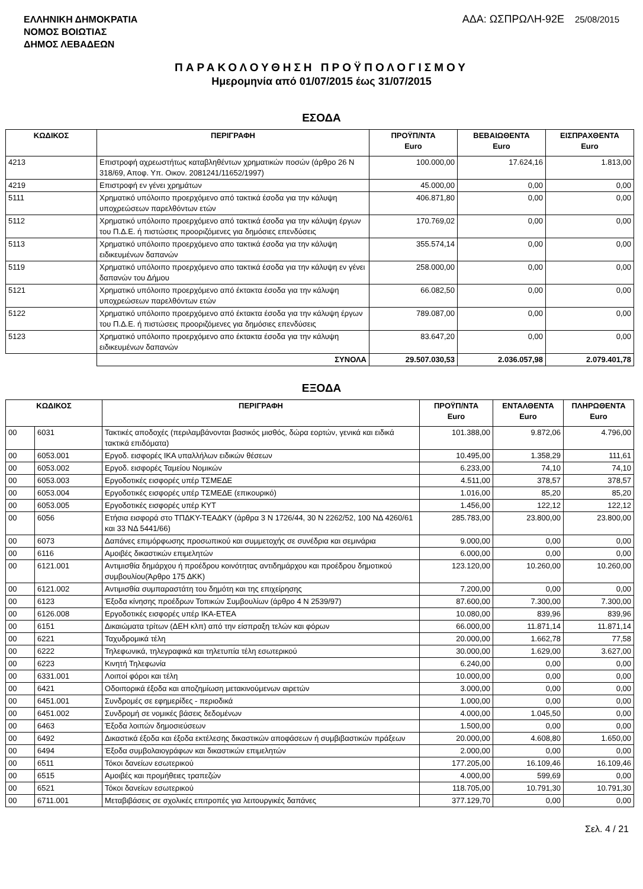ΕΛΛΗΝΙΚΗ ΔΗΜΟΚΡΑΤΙΑ
ΝΟΜΟΣ ΒΟΙΩΤΙΑΣ
ΔΗΜΟΣ ΛΕΒΑΔΕΩΝ
ΑΔΑ: ΩΣΠΡΩΛΗ-92Ε 25/08/2015
ΠΑΡΑΚΟΛΟΥΘΗΣΗ ΠΡΟΫΠΟΛΟΓΙΣΜΟΥ
Ημερομηνία από 01/07/2015 έως 31/07/2015
ΕΣΟΔΑ
| ΚΩΔΙΚΟΣ | ΠΕΡΙΓΡΑΦΗ | ΠΡΟΫΠ/ΝΤΑ Euro | ΒΕΒΑΙΩΘΕΝΤΑ Euro | ΕΙΣΠΡΑΧΘΕΝΤΑ Euro |
| --- | --- | --- | --- | --- |
| 4213 | Επιστροφή αχρεωστήτως καταβληθέντων χρηματικών ποσών (άρθρο 26 Ν 318/69, Αποφ. Υπ. Οικον. 2081241/11652/1997) | 100.000,00 | 17.624,16 | 1.813,00 |
| 4219 | Επιστροφή εν γένει χρημάτων | 45.000,00 | 0,00 | 0,00 |
| 5111 | Χρηματικό υπόλοιπο προερχόμενο από τακτικά έσοδα για την κάλυψη υποχρεώσεων παρελθόντων ετών | 406.871,80 | 0,00 | 0,00 |
| 5112 | Χρηματικό υπόλοιπο προερχόμενο από τακτικά έσοδα για την κάλυψη έργων του Π.Δ.Ε. ή πιστώσεις προοριζόμενες για δημόσιες επενδύσεις | 170.769,02 | 0,00 | 0,00 |
| 5113 | Χρηματικό υπόλοιπο προερχόμενο απο τακτικά έσοδα για την κάλυψη ειδικευμένων δαπανών | 355.574,14 | 0,00 | 0,00 |
| 5119 | Χρηματικό υπόλοιπο προερχόμενο απο τακτικά έσοδα για την κάλυψη εν γένει δαπανών του Δήμου | 258.000,00 | 0,00 | 0,00 |
| 5121 | Χρηματικό υπόλοιπο προερχόμενο από έκτακτα έσοδα για την κάλυψη υποχρεώσεων παρελθόντων ετών | 66.082,50 | 0,00 | 0,00 |
| 5122 | Χρηματικό υπόλοιπο προερχόμενο από έκτακτα έσοδα για την κάλυψη έργων του Π.Δ.Ε. ή πιστώσεις προοριζόμενες για δημόσιες επενδύσεις | 789.087,00 | 0,00 | 0,00 |
| 5123 | Χρηματικό υπόλοιπο προερχόμενο απο έκτακτα έσοδα για την κάλυψη ειδικευμένων δαπανών | 83.647,20 | 0,00 | 0,00 |
| | ΣΥΝΟΛΑ | 29.507.030,53 | 2.036.057,98 | 2.079.401,78 |
ΕΞΟΔΑ
| ΚΩΔΙΚΟΣ | | ΠΕΡΙΓΡΑΦΗ | ΠΡΟΫΠ/ΝΤΑ Euro | ΕΝΤΑΛΘΕΝΤΑ Euro | ΠΛΗΡΩΘΕΝΤΑ Euro |
| --- | --- | --- | --- | --- | --- |
| 00 | 6031 | Τακτικές αποδοχές (περιλαμβάνονται βασικός μισθός, δώρα εορτών, γενικά και ειδικά τακτικά επιδόματα) | 101.388,00 | 9.872,06 | 4.796,00 |
| 00 | 6053.001 | Εργοδ. εισφορές ΙΚΑ υπαλλήλων ειδικών θέσεων | 10.495,00 | 1.358,29 | 111,61 |
| 00 | 6053.002 | Εργοδ. εισφορές Ταμείου Νομικών | 6.233,00 | 74,10 | 74,10 |
| 00 | 6053.003 | Εργοδοτικές εισφορές υπέρ ΤΣΜΕΔΕ | 4.511,00 | 378,57 | 378,57 |
| 00 | 6053.004 | Εργοδοτικές εισφορές υπέρ ΤΣΜΕΔΕ (επικουρικό) | 1.016,00 | 85,20 | 85,20 |
| 00 | 6053.005 | Εργοδοτικές εισφορές υπέρ ΚΥΤ | 1.456,00 | 122,12 | 122,12 |
| 00 | 6056 | Ετήσια εισφορά στο ΤΠΔΚΥ-ΤΕΑΔΚΥ (άρθρα 3 Ν 1726/44, 30 Ν 2262/52, 100 ΝΔ 4260/61 και 33 ΝΔ 5441/66) | 285.783,00 | 23.800,00 | 23.800,00 |
| 00 | 6073 | Δαπάνες επιμόρφωσης προσωπικού και συμμετοχής σε συνέδρια και σεμινάρια | 9.000,00 | 0,00 | 0,00 |
| 00 | 6116 | Αμοιβές δικαστικών επιμελητών | 6.000,00 | 0,00 | 0,00 |
| 00 | 6121.001 | Αντιμισθία δημάρχου ή προέδρου κοινότητας αντιδημάρχου και προέδρου δημοτικού συμβουλίου(Άρθρο 175 ΔΚΚ) | 123.120,00 | 10.260,00 | 10.260,00 |
| 00 | 6121.002 | Αντιμισθία συμπαραστάτη του δημότη και της επιχείρησης | 7.200,00 | 0,00 | 0,00 |
| 00 | 6123 | Έξοδα κίνησης προέδρων Τοπικών Συμβουλίων (άρθρο 4 Ν 2539/97) | 87.600,00 | 7.300,00 | 7.300,00 |
| 00 | 6126.008 | Εργοδοτικές εισφορές υπέρ ΙΚΑ-ΕΤΕΑ | 10.080,00 | 839,96 | 839,96 |
| 00 | 6151 | Δικαιώματα τρίτων (ΔΕΗ κλπ) από την είσπραξη τελών και φόρων | 66.000,00 | 11.871,14 | 11.871,14 |
| 00 | 6221 | Ταχυδρομικά τέλη | 20.000,00 | 1.662,78 | 77,58 |
| 00 | 6222 | Τηλεφωνικά, τηλεγραφικά και τηλετυπία τέλη εσωτερικού | 30.000,00 | 1.629,00 | 3.627,00 |
| 00 | 6223 | Κινητή Τηλεφωνία | 6.240,00 | 0,00 | 0,00 |
| 00 | 6331.001 | Λοιποί φόροι και τέλη | 10.000,00 | 0,00 | 0,00 |
| 00 | 6421 | Οδοιπορικά έξοδα και αποζημίωση μετακινούμενων αιρετών | 3.000,00 | 0,00 | 0,00 |
| 00 | 6451.001 | Συνδρομές σε εφημερίδες - περιοδικά | 1.000,00 | 0,00 | 0,00 |
| 00 | 6451.002 | Συνδρομή σε νομικές βάσεις δεδομένων | 4.000,00 | 1.045,50 | 0,00 |
| 00 | 6463 | Έξοδα λοιπών δημοσιεύσεων | 1.500,00 | 0,00 | 0,00 |
| 00 | 6492 | Δικαστικά έξοδα και έξοδα εκτέλεσης δικαστικών αποφάσεων ή συμβιβαστικών πράξεων | 20.000,00 | 4.608,80 | 1.650,00 |
| 00 | 6494 | Έξοδα συμβολαιογράφων και δικαστικών επιμελητών | 2.000,00 | 0,00 | 0,00 |
| 00 | 6511 | Τόκοι δανείων εσωτερικού | 177.205,00 | 16.109,46 | 16.109,46 |
| 00 | 6515 | Αμοιβές και προμήθειες τραπεζών | 4.000,00 | 599,69 | 0,00 |
| 00 | 6521 | Τόκοι δανείων εσωτερικού | 118.705,00 | 10.791,30 | 10.791,30 |
| 00 | 6711.001 | Μεταβιβάσεις σε σχολικές επιτροπές για λειτουργικές δαπάνες | 377.129,70 | 0,00 | 0,00 |
Σελ. 4 / 21